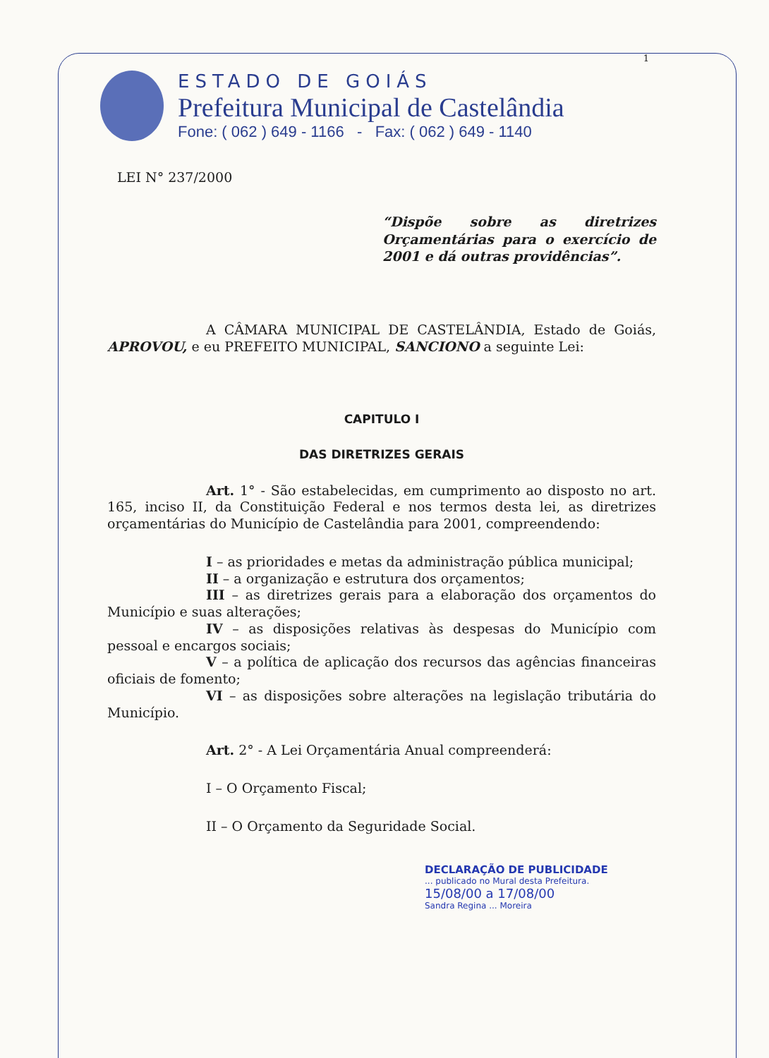1
ESTADO DE GOIÁS
Prefeitura Municipal de Castelândia
Fone: ( 062 ) 649 - 1166 - Fax: ( 062 ) 649 - 1140
LEI N° 237/2000
“Dispõe sobre as diretrizes Orçamentárias para o exercício de 2001 e dá outras providências”.
A CÂMARA MUNICIPAL DE CASTELÂNDIA, Estado de Goiás, APROVOU, e eu PREFEITO MUNICIPAL, SANCIONO a seguinte Lei:
CAPITULO I
DAS DIRETRIZES GERAIS
Art. 1° - São estabelecidas, em cumprimento ao disposto no art. 165, inciso II, da Constituição Federal e nos termos desta lei, as diretrizes orçamentárias do Município de Castelândia para 2001, compreendendo:
I – as prioridades e metas da administração pública municipal;
II – a organização e estrutura dos orçamentos;
III – as diretrizes gerais para a elaboração dos orçamentos do Município e suas alterações;
IV – as disposições relativas às despesas do Município com pessoal e encargos sociais;
V – a política de aplicação dos recursos das agências financeiras oficiais de fomento;
VI – as disposições sobre alterações na legislação tributária do Município.
Art. 2° - A Lei Orçamentária Anual compreenderá:
I – O Orçamento Fiscal;
II – O Orçamento da Seguridade Social.
DECLARAÇÃO DE PUBLICIDADE
... publicado no Mural desta Prefeitura.
15/08/00 a 17/08/00
Sandra Regina ... Moreira